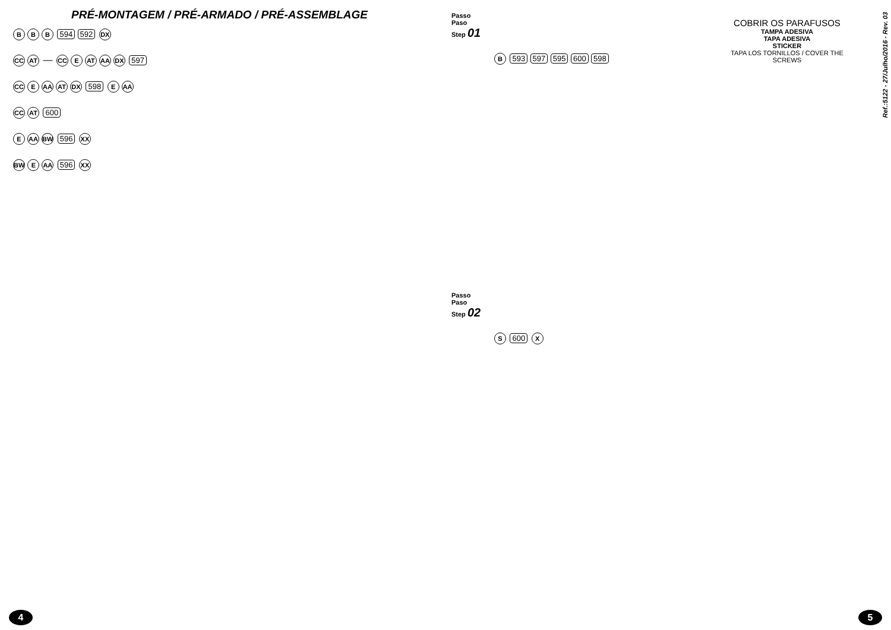PRÉ-MONTAGEM / PRÉ-ARMADO / PRÉ-ASSEMBLAGE
B B B 594 592 DX
CC AT — CC E AT AA DX 597
CC E AA AT DX 598 E AA
CC AT 600
E AA BW 596 XX
BW E AA 596 XX
4
Passo
Paso
Step 01
COBRIR OS PARAFUSOS
TAMPA ADESIVA
TAPA ADESIVA
STICKER
TAPA LOS TORNILLOS / COVER THE SCREWS
B 593 597 595 600 598
Passo
Paso
Step 02
S 600 X
5
Ref.:5122 - 27/Julho/2016 - Rev. 03